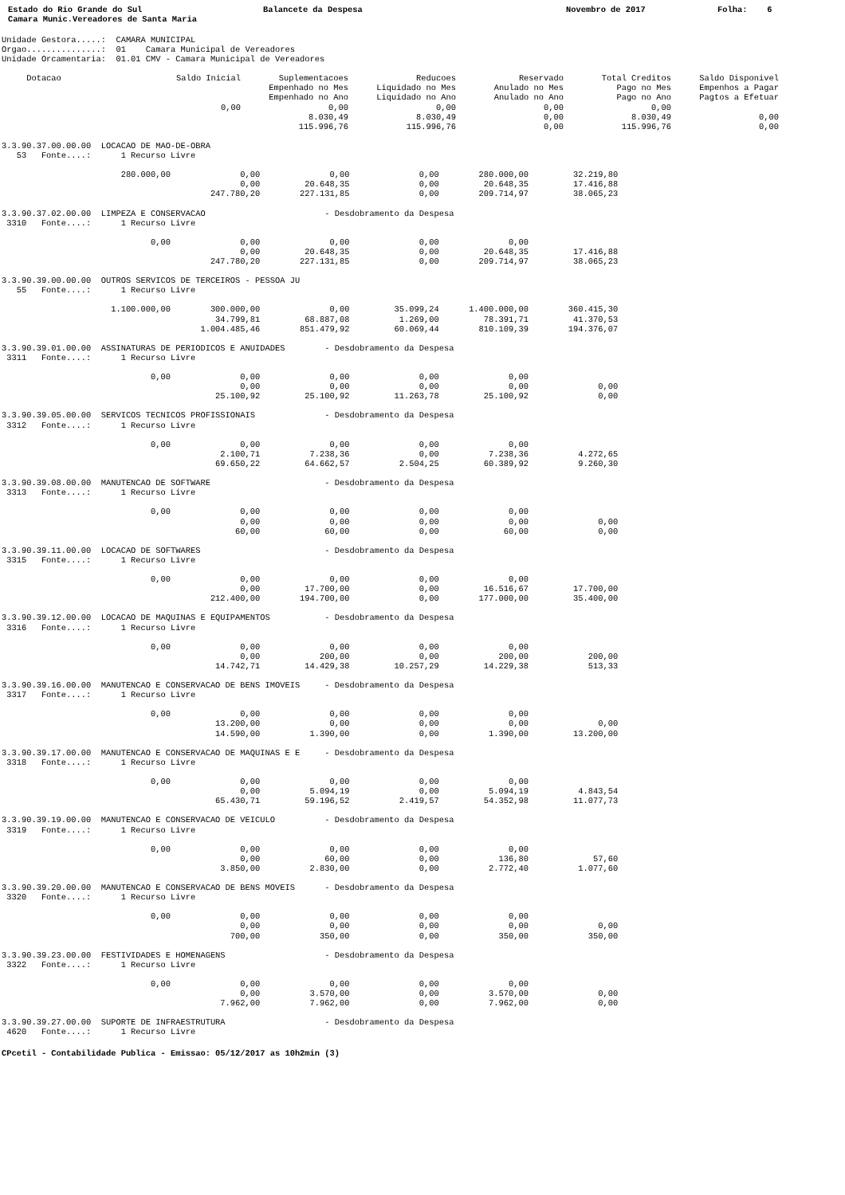Estado do Rio Grande do Sul Balancete da Despesa Novembro de 2017 Folha: 6
Camara Munic.Vereadores de Santa Maria
Unidade Gestora.....:  CAMARA MUNICIPAL
Orgao...............:  01    Camara Municipal de Vereadores
Unidade Orcamentaria:  01.01 CMV - Camara Municipal de Vereadores
| Dotacao | Saldo Inicial | Suplementacoes Empenhado no Mes Empenhado no Ano | Reducoes Liquidado no Mes Liquidado no Ano | Reservado Anulado no Mes Anulado no Ano | Total Creditos Pago no Mes Pago no Ano | Saldo Disponivel Empenhos a Pagar Pagtos a Efetuar |
| --- | --- | --- | --- | --- | --- | --- |
| | 0,00 | 0,00 8.030,49 115.996,76 | 0,00 8.030,49 115.996,76 | 0,00 0,00 0,00 | 0,00 8.030,49 115.996,76 | 0,00 0,00 |
3.3.90.37.00.00.00  LOCACAO DE MAO-DE-OBRA
   53   Fonte....:      1 Recurso Livre

                        280.000,00              0,00              0,00              0,00        280.000,00         32.219,80
                                                0,00         20.648,35              0,00         20.648,35         17.416,88
                                          247.780,20        227.131,85              0,00        209.714,97         38.065,23

3.3.90.37.02.00.00  LIMPEZA E CONSERVACAO                        - Desdobramento da Despesa
 3310   Fonte....:      1 Recurso Livre

                              0,00              0,00              0,00              0,00              0,00
                                                0,00         20.648,35              0,00         20.648,35         17.416,88
                                          247.780,20        227.131,85              0,00        209.714,97         38.065,23

3.3.90.39.00.00.00  OUTROS SERVICOS DE TERCEIROS - PESSOA JU
   55   Fonte....:      1 Recurso Livre

                      1.100.000,00        300.000,00              0,00         35.099,24      1.400.000,00        360.415,30
                                           34.799,81         68.887,08          1.269,00         78.391,71         41.370,53
                                        1.004.485,46        851.479,92         60.069,44        810.109,39        194.376,07

3.3.90.39.01.00.00  ASSINATURAS DE PERIODICOS E ANUIDADES        - Desdobramento da Despesa
 3311   Fonte....:      1 Recurso Livre

                              0,00              0,00              0,00              0,00              0,00
                                                0,00              0,00              0,00              0,00              0,00
                                           25.100,92         25.100,92         11.263,78         25.100,92              0,00

3.3.90.39.05.00.00  SERVICOS TECNICOS PROFISSIONAIS              - Desdobramento da Despesa
 3312   Fonte....:      1 Recurso Livre

                              0,00              0,00              0,00              0,00              0,00
                                            2.100,71          7.238,36              0,00          7.238,36          4.272,65
                                           69.650,22         64.662,57          2.504,25         60.389,92          9.260,30

3.3.90.39.08.00.00  MANUTENCAO DE SOFTWARE                       - Desdobramento da Despesa
 3313   Fonte....:      1 Recurso Livre

                              0,00              0,00              0,00              0,00              0,00
                                                0,00              0,00              0,00              0,00              0,00
                                               60,00             60,00              0,00             60,00              0,00

3.3.90.39.11.00.00  LOCACAO DE SOFTWARES                         - Desdobramento da Despesa
 3315   Fonte....:      1 Recurso Livre

                              0,00              0,00              0,00              0,00              0,00
                                                0,00         17.700,00              0,00         16.516,67         17.700,00
                                          212.400,00        194.700,00              0,00        177.000,00         35.400,00

3.3.90.39.12.00.00  LOCACAO DE MAQUINAS E EQUIPAMENTOS           - Desdobramento da Despesa
 3316   Fonte....:      1 Recurso Livre

                              0,00              0,00              0,00              0,00              0,00
                                                0,00            200,00              0,00            200,00            200,00
                                           14.742,71         14.429,38         10.257,29         14.229,38            513,33

3.3.90.39.16.00.00  MANUTENCAO E CONSERVACAO DE BENS IMOVEIS     - Desdobramento da Despesa
 3317   Fonte....:      1 Recurso Livre

                              0,00              0,00              0,00              0,00              0,00
                                           13.200,00              0,00              0,00              0,00              0,00
                                           14.590,00          1.390,00              0,00          1.390,00         13.200,00

3.3.90.39.17.00.00  MANUTENCAO E CONSERVACAO DE MAQUINAS E E     - Desdobramento da Despesa
 3318   Fonte....:      1 Recurso Livre

                              0,00              0,00              0,00              0,00              0,00
                                                0,00          5.094,19              0,00          5.094,19          4.843,54
                                           65.430,71         59.196,52          2.419,57         54.352,98         11.077,73

3.3.90.39.19.00.00  MANUTENCAO E CONSERVACAO DE VEICULO          - Desdobramento da Despesa
 3319   Fonte....:      1 Recurso Livre

                              0,00              0,00              0,00              0,00              0,00
                                                0,00             60,00              0,00            136,80             57,60
                                            3.850,00          2.830,00              0,00          2.772,40          1.077,60

3.3.90.39.20.00.00  MANUTENCAO E CONSERVACAO DE BENS MOVEIS      - Desdobramento da Despesa
 3320   Fonte....:      1 Recurso Livre

                              0,00              0,00              0,00              0,00              0,00
                                                0,00              0,00              0,00              0,00              0,00
                                              700,00            350,00              0,00            350,00            350,00

3.3.90.39.23.00.00  FESTIVIDADES E HOMENAGENS                    - Desdobramento da Despesa
 3322   Fonte....:      1 Recurso Livre

                              0,00              0,00              0,00              0,00              0,00
                                                0,00          3.570,00              0,00          3.570,00              0,00
                                            7.962,00          7.962,00              0,00          7.962,00              0,00

3.3.90.39.27.00.00  SUPORTE DE INFRAESTRUTURA                    - Desdobramento da Despesa
 4620   Fonte....:      1 Recurso Livre
CPcetil - Contabilidade Publica - Emissao: 05/12/2017 as 10h2min (3)